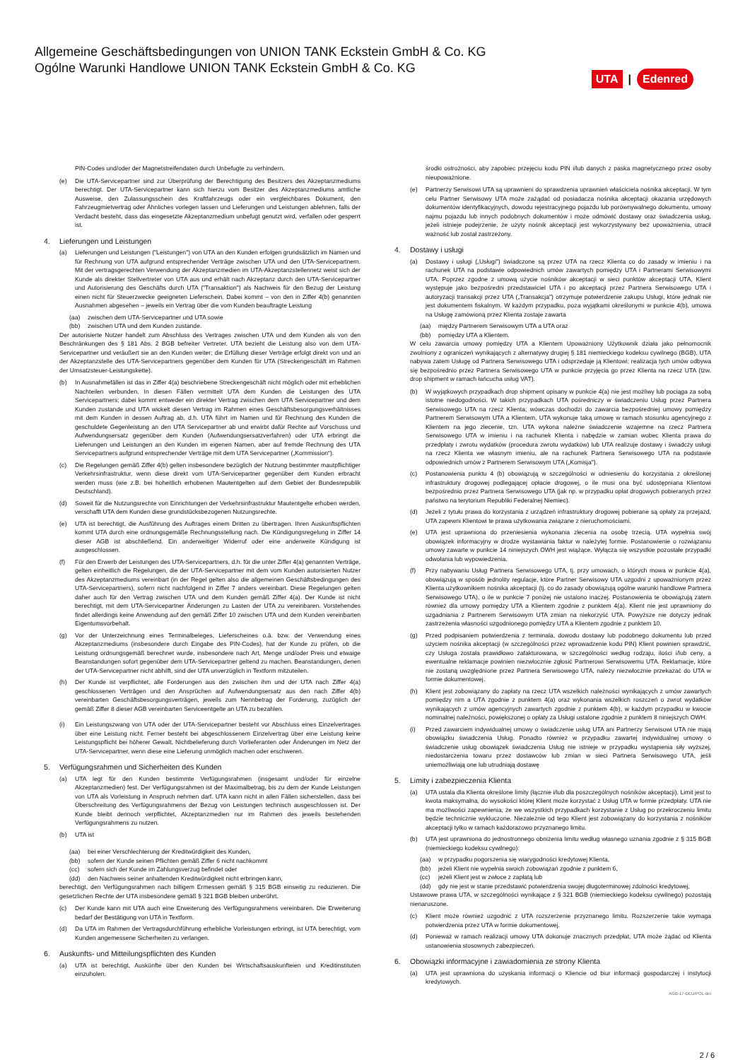Allgemeine Geschäftsbedingungen von UNION TANK Eckstein GmbH & Co. KG
Ogólne Warunki Handlowe UNION TANK Eckstein GmbH & Co. KG
UTA | Edenred
PIN-Codes und/oder der Magnetstreifendaten durch Unbefugte zu verhindern.
(e) Die UTA-Servicepartner sind zur Überprüfung der Berechtigung des Besitzers des Akzeptanzmediums berechtigt. Der UTA-Servicepartner kann sich hierzu vom Besitzer des Akzeptanzmediums amtliche Ausweise, den Zulassungsschein des Kraftfahrzeugs oder ein vergleichbares Dokument, den Fahrzeugmietvertrag oder Ähnliches vorlegen lassen und Lieferungen und Leistungen ablehnen, falls der Verdacht besteht, dass das eingesetzte Akzeptanzmedium unbefugt genutzt wird, verfallen oder gesperrt ist.
4. Lieferungen und Leistungen
(a) Lieferungen und Leistungen ("Leistungen") von UTA an den Kunden erfolgen grundsätzlich im Namen und für Rechnung von UTA aufgrund entsprechender Verträge zwischen UTA und den UTA-Servicepartnern. Mit der vertragsgerechten Verwendung der Akzeptanzmedien im UTA-Akzeptanzstellennetz weist sich der Kunde als direkter Stellvertreter von UTA aus und erhält nach Akzeptanz durch den UTA-Servicepartner und Autorisierung des Geschäfts durch UTA ("Transaktion") als Nachweis für den Bezug der Leistung einen nicht für Steuerzwecke geeigneten Lieferschein. Dabei kommt – von den in Ziffer 4(b) genannten Ausnahmen abgesehen – jeweils ein Vertrag über die vom Kunden beauftragte Leistung
(aa) zwischen dem UTA-Servicepartner und UTA sowie
(bb) zwischen UTA und dem Kunden zustande.
Der autorisierte Nutzer handelt zum Abschluss des Vertrages zwischen UTA und dem Kunden als von den Beschränkungen des § 181 Abs. 2 BGB befreiter Vertreter. UTA bezieht die Leistung also von dem UTA-Servicepartner und veräußert sie an den Kunden weiter; die Erfüllung dieser Verträge erfolgt direkt von und an der Akzeptanzstelle des UTA-Servicepartners gegenüber dem Kunden für UTA (Streckengeschäft im Rahmen der Umsatzsteuer-Leistungskette).
(b) In Ausnahmefällen ist das in Ziffer 4(a) beschriebene Streckengeschäft nicht möglich oder mit erheblichen Nachteilen verbunden. In diesen Fällen vermittelt UTA dem Kunden die Leistungen des UTA Servicepartners; dabei kommt entweder ein direkter Vertrag zwischen dem UTA Servicepartner und dem Kunden zustande und UTA wickelt diesen Vertrag im Rahmen eines Geschäftsbesorgungsverhältnisses mit dem Kunden in dessen Auftrag ab, d.h. UTA führt im Namen und für Rechnung des Kunden die geschuldete Gegenleistung an den UTA Servicepartner ab und erwirbt dafür Rechte auf Vorschuss und Aufwendungsersatz gegenüber dem Kunden (Aufwendungsersatzverfahren) oder UTA erbringt die Lieferungen und Leistungen an den Kunden im eigenen Namen, aber auf fremde Rechnung des UTA Servicepartners aufgrund entsprechender Verträge mit dem UTA Servicepartner („Kommission“).
(c) Die Regelungen gemäß Ziffer 4(b) gelten insbesondere bezüglich der Nutzung bestimmter mautpflichtiger Verkehrsinfrastruktur, wenn diese direkt vom UTA-Servicepartner gegenüber dem Kunden erbracht werden muss (wie z.B. bei hoheitlich erhobenen Mautentgelten auf dem Gebiet der Bundesrepublik Deutschland).
(d) Soweit für die Nutzungsrechte von Einrichtungen der Verkehrsinfrastruktur Mautentgelte erhoben werden, verschafft UTA dem Kunden diese grundstücksbezogenen Nutzungsrechte.
(e) UTA ist berechtigt, die Ausführung des Auftrages einem Dritten zu übertragen. Ihren Auskunftspflichten kommt UTA durch eine ordnungsgemäße Rechnungsstellung nach. Die Kündigungsregelung in Ziffer 14 dieser AGB ist abschließend. Ein anderweitiger Widerruf oder eine anderweite Kündigung ist ausgeschlossen.
(f) Für den Erwerb der Leistungen des UTA-Servicepartners, d.h. für die unter Ziffer 4(a) genannten Verträge, gelten einheitlich die Regelungen, die der UTA-Servicepartner mit dem vom Kunden autorisierten Nutzer des Akzeptanzmediums vereinbart (in der Regel gelten also die allgemeinen Geschäftsbedingungen des UTA-Servicepartners), sofern nicht nachfolgend in Ziffer 7 anders vereinbart. Diese Regelungen gelten daher auch für den Vertrag zwischen UTA und dem Kunden gemäß Ziffer 4(a). Der Kunde ist nicht berechtigt, mit dem UTA-Servicepartner Änderungen zu Lasten der UTA zu vereinbaren. Vorstehendes findet allerdings keine Anwendung auf den gemäß Ziffer 10 zwischen UTA und dem Kunden vereinbarten Eigentumsvorbehalt.
(g) Vor der Unterzeichnung eines Terminalbeleges, Lieferscheines o.ä. bzw. der Verwendung eines Akzeptanzmediums (insbesondere durch Eingabe des PIN-Codes), hat der Kunde zu prüfen, ob die Leistung ordnungsgemäß berechnet wurde, insbesondere nach Art, Menge und/oder Preis und etwaige Beanstandungen sofort gegenüber dem UTA-Servicepartner geltend zu machen. Beanstandungen, denen der UTA-Servicepartner nicht abhilft, sind der UTA unverzüglich in Textform mitzuteilen.
(h) Der Kunde ist verpflichtet, alle Forderungen aus den zwischen ihm und der UTA nach Ziffer 4(a) geschlossenen Verträgen und den Ansprüchen auf Aufwendungsersatz aus den nach Ziffer 4(b) vereinbarten Geschäftsbesorgungsverträgen, jeweils zum Nennbetrag der Forderung, zuzüglich der gemäß Ziffer 8 dieser AGB vereinbarten Serviceentgelte an UTA zu bezahlen.
(i) Ein Leistungszwang von UTA oder der UTA-Servicepartner besteht vor Abschluss eines Einzelvertrages über eine Leistung nicht. Ferner besteht bei abgeschlossenem Einzelvertrag über eine Leistung keine Leistungspflicht bei höherer Gewalt, Nichtbelieferung durch Vorlieferanten oder Änderungen im Netz der UTA-Servicepartner, wenn diese eine Lieferung unmöglich machen oder erschweren.
5. Verfügungsrahmen und Sicherheiten des Kunden
(a) UTA legt für den Kunden bestimmte Verfügungsrahmen (insgesamt und/oder für einzelne Akzeptanzmedien) fest. Der Verfügungsrahmen ist der Maximalbetrag, bis zu dem der Kunde Leistungen von UTA als Vorleistung in Anspruch nehmen darf. UTA kann nicht in allen Fällen sicherstellen, dass bei Überschreitung des Verfügungsrahmens der Bezug von Leistungen technisch ausgeschlossen ist. Der Kunde bleibt dennoch verpflichtet, Akzeptanzmedien nur im Rahmen des jeweils bestehenden Verfügungsrahmens zu nutzen.
(b) UTA ist
(aa) bei einer Verschlechterung der Kreditwürdigkeit des Kunden,
(bb) sofern der Kunde seinen Pflichten gemäß Ziffer 6 nicht nachkommt
(cc) sofern sich der Kunde im Zahlungsverzug befindet oder
(dd) den Nachweis seiner anhaltenden Kreditwürdigkeit nicht erbringen kann,
berechtigt, den Verfügungsrahmen nach billigem Ermessen gemäß § 315 BGB einseitig zu reduzieren. Die gesetzlichen Rechte der UTA insbesondere gemäß § 321 BGB bleiben unberührt.
(c) Der Kunde kann mit UTA auch eine Erweiterung des Verfügungsrahmens vereinbaren. Die Erweiterung bedarf der Bestätigung von UTA in Textform.
(d) Da UTA im Rahmen der Vertragsdurchführung erhebliche Vorleistungen erbringt, ist UTA berechtigt, vom Kunden angemessene Sicherheiten zu verlangen.
6. Auskunfts- und Mitteilungspflichten des Kunden
(a) UTA ist berechtigt, Auskünfte über den Kunden bei Wirtschaftsauskunfteien und Kreditinstituten einzuholen.
środki ostrożności, aby zapobiec przejęciu kodu PIN i/lub danych z paska magnetycznego przez osoby nieupoważnione.
(e) Partnerzy Serwisowi UTA są uprawnieni do sprawdzenia uprawnień właściciela nośnika akceptacji. W tym celu Partner Serwisowy UTA może zażądać od posiadacza nośnika akceptacji okazania urzędowych dokumentów identyfikacyjnych, dowodu rejestracyjnego pojazdu lub porównywalnego dokumentu, umowy najmu pojazdu lub innych podobnych dokumentów i może odmówić dostawy oraz świadczenia usług, jeżeli istnieje podejrzenie, że użyty nośnik akceptacji jest wykorzystywany bez upoważnienia, utracił ważność lub został zastrzeżony.
4. Dostawy i usługi
(a) Dostawy i usługi („Usługi") świadczone są przez UTA na rzecz Klienta co do zasady w imieniu i na rachunek UTA na podstawie odpowiednich umów zawartych pomiędzy UTA i Partnerami Serwisowymi UTA. Poprzez zgodne z umową użycie nośników akceptacji w sieci punktów akceptacji UTA, Klient występuje jako bezpośredni przedstawiciel UTA i po akceptacji przez Partnera Serwisowego UTA i autoryzacji transakcji przez UTA („Transakcja") otrzymuje potwierdzenie zakupu Usługi, które jednak nie jest dokumentem fiskalnym. W każdym przypadku, poza wyjątkami określonymi w punkcie 4(b), umowa na Usługę zamówioną przez Klienta zostaje zawarta
(aa) między Partnerem Serwisowym UTA a UTA oraz
(bb) pomiędzy UTA a Klientem.
W celu zawarcia umowy pomiędzy UTA a Klientem Upoważniony Użytkownik działa jako pełnomocnik zwolniony z ograniczeń wynikających z alternatywy drugiej § 181 niemieckiego kodeksu cywilnego (BGB). UTA nabywa zatem Usługę od Partnera Serwisowego UTA i odsprzedaje ją Klientowi; realizacja tych umów odbywa się bezpośrednio przez Partnera Serwisowego UTA w punkcie przyjęcia go przez Klienta na rzecz UTA (tzw. drop shipment w ramach łańcucha usług VAT).
(b) W wyjątkowych przypadkach drop shipment opisany w punkcie 4(a) nie jest możliwy lub pociąga za sobą istotne niedogodności. W takich przypadkach UTA pośredniczy w świadczeniu Usług przez Partnera Serwisowego UTA na rzecz Klienta; wówczas dochodzi do zawarcia bezpośredniej umowy pomiędzy Partnerem Serwisowym UTA a Klientem, UTA wykonuje taką umowę w ramach stosunku agencyjnego z Klientem na jego zlecenie, tzn. UTA wykona należne świadczenie wzajemne na rzecz Partnera Serwisowego UTA w imieniu i na rachunek Klienta i nabędzie w zamian wobec Klienta prawa do przedpłaty i zwrotu wydatków (procedura zwrotu wydatków) lub UTA realizuje dostawy i świadczy usługi na rzecz Klienta we własnym imieniu, ale na rachunek Partnera Serwisowego UTA na podstawie odpowiednich umów z Partnerem Serwisowym UTA („Komisja").
(c) Postanowienia punktu 4 (b) obowiązują w szczególności w odniesieniu do korzystania z określonej infrastruktury drogowej podlegającej opłacie drogowej, o ile musi ona być udostępniana Klientowi bezpośrednio przez Partnera Serwisowego UTA (jak np. w przypadku opłat drogowych pobieranych przez państwo na terytorium Republiki Federalnej Niemiec).
(d) Jeżeli z tytułu prawa do korzystania z urządzeń infrastruktury drogowej pobierane są opłaty za przejazd, UTA zapewni Klientowi te prawa użytkowania związane z nieruchomościami.
(e) UTA jest uprawniona do przeniesienia wykonania zlecenia na osobę trzecią. UTA wypełnia swój obowiązek informacyjny w drodze wystawiania faktur w należytej formie. Postanowienie o rozwiązaniu umowy zawarte w punkcie 14 niniejszych OWH jest wiążące. Wyłącza się wszystkie pozostałe przypadki odwołania lub wypowiedzenia.
(f) Przy nabywaniu Usług Partnera Serwisowego UTA, tj. przy umowach, o których mowa w punkcie 4(a), obowiązują w sposób jednolity regulacje, które Partner Serwisowy UTA uzgodni z upoważnionym przez Klienta użytkownikiem nośnika akceptacji (tj. co do zasady obowiązują ogólne warunki handlowe Partnera Serwisowego UTA), o ile w punkcie 7 poniżej nie ustalono inaczej. Postanowienia te obowiązują zatem również dla umowy pomiędzy UTA a Klientem zgodnie z punktem 4(a). Klient nie jest uprawniony do uzgadniania z Partnerem Serwisowym UTA zmian na niekorzyść UTA. Powyższe nie dotyczy jednak zastrzeżenia własności uzgodnionego pomiędzy UTA a Klientem zgodnie z punktem 10.
(g) Przed podpisaniem potwierdzenia z terminala, dowodu dostawy lub podobnego dokumentu lub przed użyciem nośnika akceptacji (w szczególności przez wprowadzenie kodu PIN) Klient powinien sprawdzić, czy Usługa została prawidłowo zafakturowana, w szczególności według rodzaju, ilości i/lub ceny, a ewentualne reklamacje powinien niezwłocznie zgłosić Partnerowi Serwisowemu UTA. Reklamacje, które nie zostaną uwzględnione przez Partnera Serwisowego UTA, należy niezwłocznie przekazać do UTA w formie dokumentowej.
(h) Klient jest zobowiązany do zapłaty na rzecz UTA wszelkich należności wynikających z umów zawartych pomiędzy nim a UTA zgodnie z punktem 4(a) oraz wykonania wszelkich roszczeń o zwrot wydatków wynikających z umów agencyjnych zawartych zgodnie z punktem 4(b), w każdym przypadku w kwocie nominalnej należności, powiększonej o opłaty za Usługi ustalone zgodnie z punktem 8 niniejszych OWH.
(i) Przed zawarciem indywidualnej umowy o świadczenie usług UTA ani Partnerzy Serwisowi UTA nie mają obowiązku świadczenia Usług. Ponadto również w przypadku zawartej indywidualnej umowy o świadczenie usług obowiązek świadczenia Usług nie istnieje w przypadku wystąpienia siły wyższej, niedostarczenia towaru przez dostawców lub zmian w sieci Partnera Serwisowego UTA, jeśli uniemożliwiają one lub utrudniają dostawę
5. Limity i zabezpieczenia Klienta
(a) UTA ustala dla Klienta określone limity (łącznie i/lub dla poszczególnych nośników akceptacji). Limit jest to kwota maksymalna, do wysokości której Klient może korzystać z Usług UTA w formie przedpłaty. UTA nie ma możliwości zapewnienia, że we wszystkich przypadkach korzystanie z Usług po przekroczeniu limitu będzie technicznie wykluczone. Niezależnie od tego Klient jest zobowiązany do korzystania z nośników akceptacji tylko w ramach każdorazowo przyznanego limitu.
(b) UTA jest uprawniona do jednostronnego obniżenia limitu według własnego uznania zgodnie z § 315 BGB (niemieckiego kodeksu cywilnego):
(aa) w przypadku pogorszenia się wiarygodności kredytowej Klienta,
(bb) jeżeli Klient nie wypełnia swoich zobowiązań zgodnie z punktem 6,
(cc) jeżeli Klient jest w zwłoce z zapłatą lub
(dd) gdy nie jest w stanie przedstawić potwierdzenia swojej długoterminowej zdolności kredytowej,
Ustawowe prawa UTA, w szczególności wynikające z § 321 BGB (niemieckiego kodeksu cywilnego) pozostają nienaruszone.
(c) Klient może również uzgodnić z UTA rozszerzenie przyznanego limitu. Rozszerzenie takie wymaga potwierdzenia przez UTA w formie dokumentowej.
(d) Ponieważ w ramach realizacji umowy UTA dokonuje znacznych przedpłat, UTA może żądać od Klienta ustanowienia stosownych zabezpieczeń.
6. Obowiązki informacyjne i zawiadomienia ze strony Klienta
(a) UTA jest uprawniona do uzyskania informacji o Kliencie od biur informacji gospodarczej i instytucji kredytowych.
AGB-17-DEU/POL-dei
2 / 6